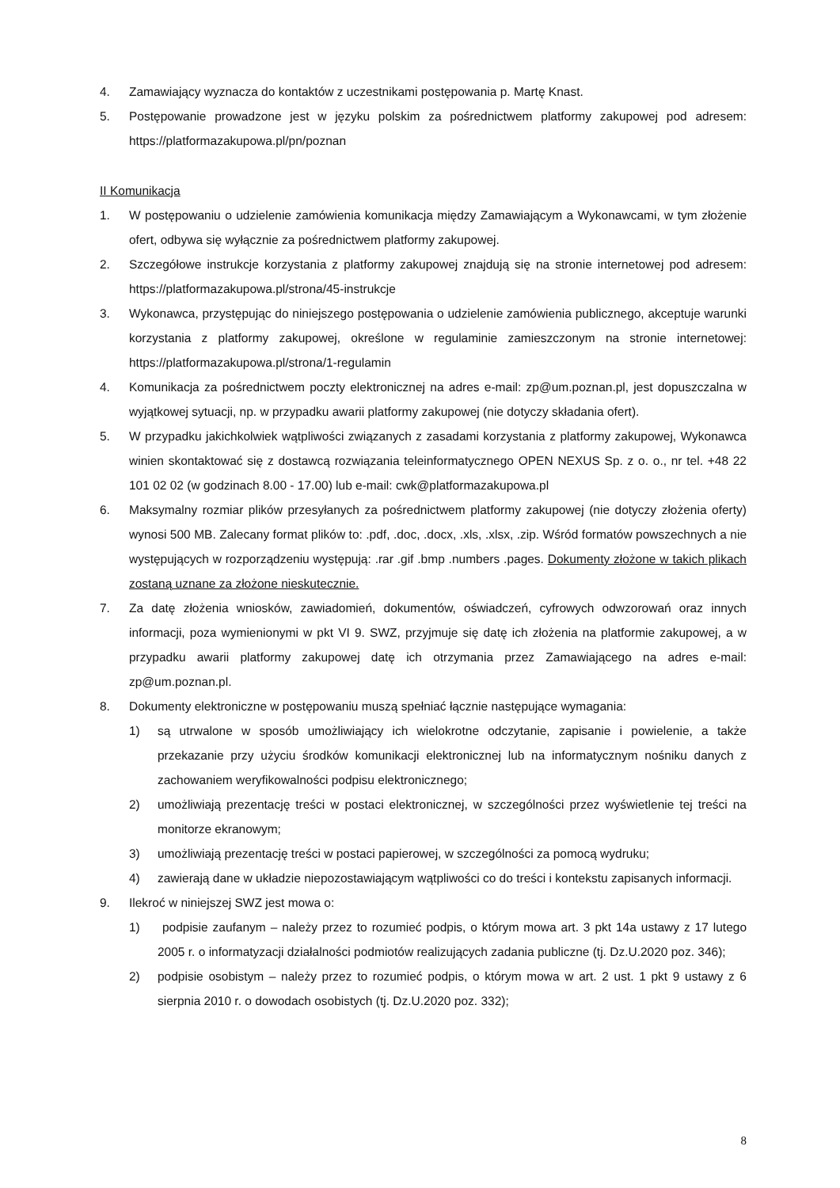4. Zamawiający wyznacza do kontaktów z uczestnikami postępowania p. Martę Knast.
5. Postępowanie prowadzone jest w języku polskim za pośrednictwem platformy zakupowej pod adresem: https://platformazakupowa.pl/pn/poznan
II Komunikacja
1. W postępowaniu o udzielenie zamówienia komunikacja między Zamawiającym a Wykonawcami, w tym złożenie ofert, odbywa się wyłącznie za pośrednictwem platformy zakupowej.
2. Szczegółowe instrukcje korzystania z platformy zakupowej znajdują się na stronie internetowej pod adresem: https://platformazakupowa.pl/strona/45-instrukcje
3. Wykonawca, przystępując do niniejszego postępowania o udzielenie zamówienia publicznego, akceptuje warunki korzystania z platformy zakupowej, określone w regulaminie zamieszczonym na stronie internetowej: https://platformazakupowa.pl/strona/1-regulamin
4. Komunikacja za pośrednictwem poczty elektronicznej na adres e-mail: zp@um.poznan.pl, jest dopuszczalna w wyjątkowej sytuacji, np. w przypadku awarii platformy zakupowej (nie dotyczy składania ofert).
5. W przypadku jakichkolwiek wątpliwości związanych z zasadami korzystania z platformy zakupowej, Wykonawca winien skontaktować się z dostawcą rozwiązania teleinformatycznego OPEN NEXUS Sp. z o. o., nr tel. +48 22 101 02 02 (w godzinach 8.00 - 17.00) lub e-mail: cwk@platformazakupowa.pl
6. Maksymalny rozmiar plików przesyłanych za pośrednictwem platformy zakupowej (nie dotyczy złożenia oferty) wynosi 500 MB. Zalecany format plików to: .pdf, .doc, .docx, .xls, .xlsx, .zip. Wśród formatów powszechnych a nie występujących w rozporządzeniu występują: .rar .gif .bmp .numbers .pages. Dokumenty złożone w takich plikach zostaną uznane za złożone nieskutecznie.
7. Za datę złożenia wniosków, zawiadomień, dokumentów, oświadczeń, cyfrowych odwzorowań oraz innych informacji, poza wymienionymi w pkt VI 9. SWZ, przyjmuje się datę ich złożenia na platformie zakupowej, a w przypadku awarii platformy zakupowej datę ich otrzymania przez Zamawiającego na adres e-mail: zp@um.poznan.pl.
8. Dokumenty elektroniczne w postępowaniu muszą spełniać łącznie następujące wymagania:
1) są utrwalone w sposób umożliwiający ich wielokrotne odczytanie, zapisanie i powielenie, a także przekazanie przy użyciu środków komunikacji elektronicznej lub na informatycznym nośniku danych z zachowaniem weryfikowalności podpisu elektronicznego;
2) umożliwiają prezentację treści w postaci elektronicznej, w szczególności przez wyświetlenie tej treści na monitorze ekranowym;
3) umożliwiają prezentację treści w postaci papierowej, w szczególności za pomocą wydruku;
4) zawierają dane w układzie niepozostawiającym wątpliwości co do treści i kontekstu zapisanych informacji.
9. Ilekroć w niniejszej SWZ jest mowa o:
1) podpisie zaufanym – należy przez to rozumieć podpis, o którym mowa art. 3 pkt 14a ustawy z 17 lutego 2005 r. o informatyzacji działalności podmiotów realizujących zadania publiczne (tj. Dz.U.2020 poz. 346);
2) podpisie osobistym – należy przez to rozumieć podpis, o którym mowa w art. 2 ust. 1 pkt 9 ustawy z 6 sierpnia 2010 r. o dowodach osobistych (tj. Dz.U.2020 poz. 332);
8